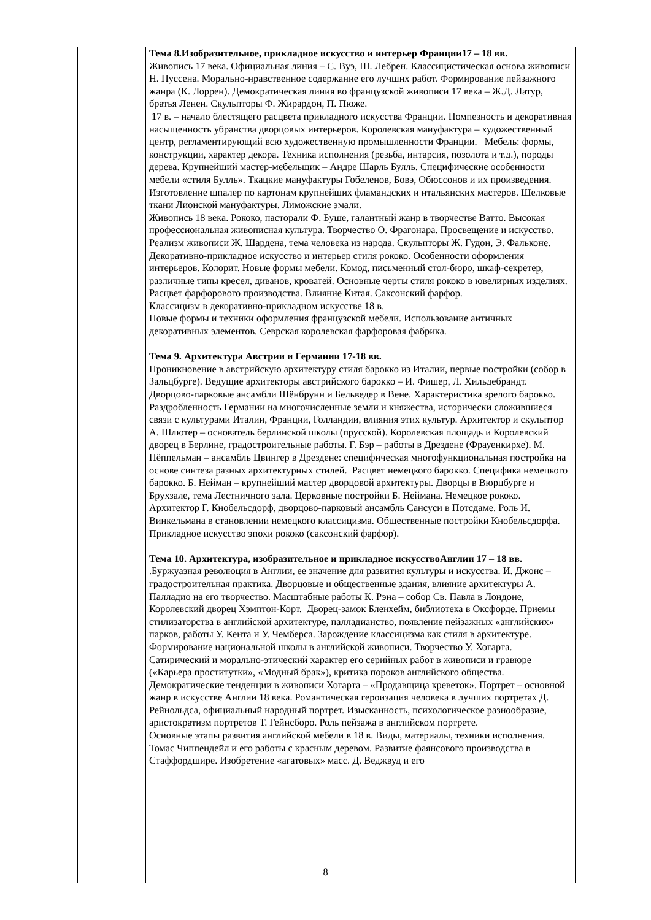| | Тема 8.Изобразительное, прикладное искусство и интерьер Франции17 – 18 вв. Живопись 17 века. Официальная линия – С. Вуэ, Ш. Лебрен. Классицистическая основа живописи Н. Пуссена. Морально-нравственное содержание его лучших работ. Формирование пейзажного жанра (К. Лоррен). Демократическая линия во французской живописи 17 века – Ж.Д. Латур, братья Ленен. Скульпторы Ф. Жирардон, П. Пюже. 17 в. – начало блестящего расцвета прикладного искусства Франции. Помпезность и декоративная насыщенность убранства дворцовых интерьеров. Королевская мануфактура – художественный центр, регламентирующий всю художественную промышленности Франции. Мебель: формы, конструкции, характер декора. Техника исполнения (резьба, интарсия, позолота и т.д.), породы дерева. Крупнейший мастер-мебельщик – Андре Шарль Булль. Специфические особенности мебели «стиля Булль». Ткацкие мануфактуры Гобеленов, Бовэ, Обюссонов и их произведения. Изготовление шпалер по картонам крупнейших фламандских и итальянских мастеров. Шелковые ткани Лионской мануфактуры. Лиможские эмали. Живопись 18 века. Рококо, пасторали Ф. Буше, галантный жанр в творчестве Ватто. Высокая профессиональная живописная культура. Творчество О. Фрагонара. Просвещение и искусство. Реализм живописи Ж. Шардена, тема человека из народа. Скульпторы Ж. Гудон, Э. Фальконе. Декоративно-прикладное искусство и интерьер стиля рококо. Особенности оформления интерьеров. Колорит. Новые формы мебели. Комод, письменный стол-бюро, шкаф-секретер, различные типы кресел, диванов, кроватей. Основные черты стиля рококо в ювелирных изделиях. Расцвет фарфорового производства. Влияние Китая. Саксонский фарфор. Классицизм в декоративно-прикладном искусстве 18 в. Новые формы и техники оформления французской мебели. Использование античных декоративных элементов. Севрская королевская фарфоровая фабрика. Тема 9. Архитектура Австрии и Германии 17-18 вв. Проникновение в австрийскую архитектуру стиля барокко из Италии, первые постройки (собор в Зальцбурге). Ведущие архитекторы австрийского барокко – И. Фишер, Л. Хильдебрандт. Дворцово-парковые ансамбли Шёнбрунн и Бельведер в Вене. Характеристика зрелого барокко. Раздробленность Германии на многочисленные земли и княжества, исторически сложившиеся связи с культурами Италии, Франции, Голландии, влияния этих культур. Архитектор и скульптор А. Шлютер – основатель берлинской школы (прусской). Королевская площадь и Королевский дворец в Берлине, градостроительные работы. Г. Бэр – работы в Дрездене (Фрауенкирхе). М. Пёппельман – ансамбль Цвингер в Дрездене: специфическая многофункциональная постройка на основе синтеза разных архитектурных стилей. Расцвет немецкого барокко. Специфика немецкого барокко. Б. Нейман – крупнейший мастер дворцовой архитектуры. Дворцы в Вюрцбурге и Брухзале, тема Лестничного зала. Церковные постройки Б. Неймана. Немецкое рококо. Архитектор Г. Кнобельсдорф, дворцово-парковый ансамбль Сансуси в Потсдаме. Роль И. Винкельмана в становлении немецкого классицизма. Общественные постройки Кнобельсдорфа. Прикладное искусство эпохи рококо (саксонский фарфор). Тема 10. Архитектура, изобразительное и прикладное искусствоАнглии 17 – 18 вв. .Буржуазная революция в Англии, ее значение для развития культуры и искусства. И. Джонс – градостроительная практика. Дворцовые и общественные здания, влияние архитектуры А. Палладио на его творчество. Масштабные работы К. Рэна – собор Св. Павла в Лондоне, Королевский дворец Хэмптон-Корт. Дворец-замок Бленхейм, библиотека в Оксфорде. Приемы стилизаторства в английской архитектуре, палладианство, появление пейзажных «английских» парков, работы У. Кента и У. Чемберса. Зарождение классицизма как стиля в архитектуре. Формирование национальной школы в английской живописи. Творчество У. Хогарта. Сатирический и морально-этический характер его серийных работ в живописи и гравюре («Карьера проститутки», «Модный брак»), критика пороков английского общества. Демократические тенденции в живописи Хогарта – «Продавщица креветок». Портрет – основной жанр в искусстве Англии 18 века. Романтическая героизация человека в лучших портретах Д. Рейнольдса, официальный народный портрет. Изысканность, психологическое разнообразие, аристократизм портретов Т. Гейнсборо. Роль пейзажа в английском портрете. Основные этапы развития английской мебели в 18 в. Виды, материалы, техники исполнения. Томас Чиппендейл и его работы с красным деревом. Развитие фаянсового производства в Стаффордшире. Изобретение «агатовых» масс. Д. Веджвуд и его |
8